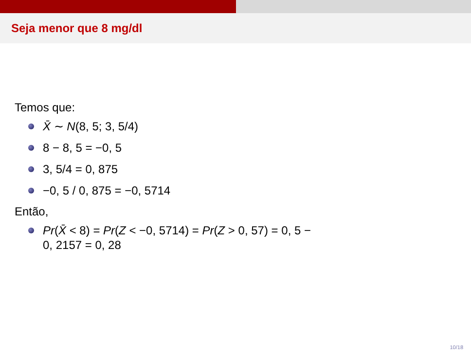Seja menor que 8 mg/dl
Temos que:
X̄ ∼ N(8, 5; 3, 5/4)
8 − 8, 5 = −0, 5
3, 5/4 = 0, 875
−0, 5 / 0, 875 = −0, 5714
Então,
Pr(X̄ < 8) = Pr(Z < −0, 5714) = Pr(Z > 0, 57) = 0, 5 − 0, 2157 = 0, 28
10/18